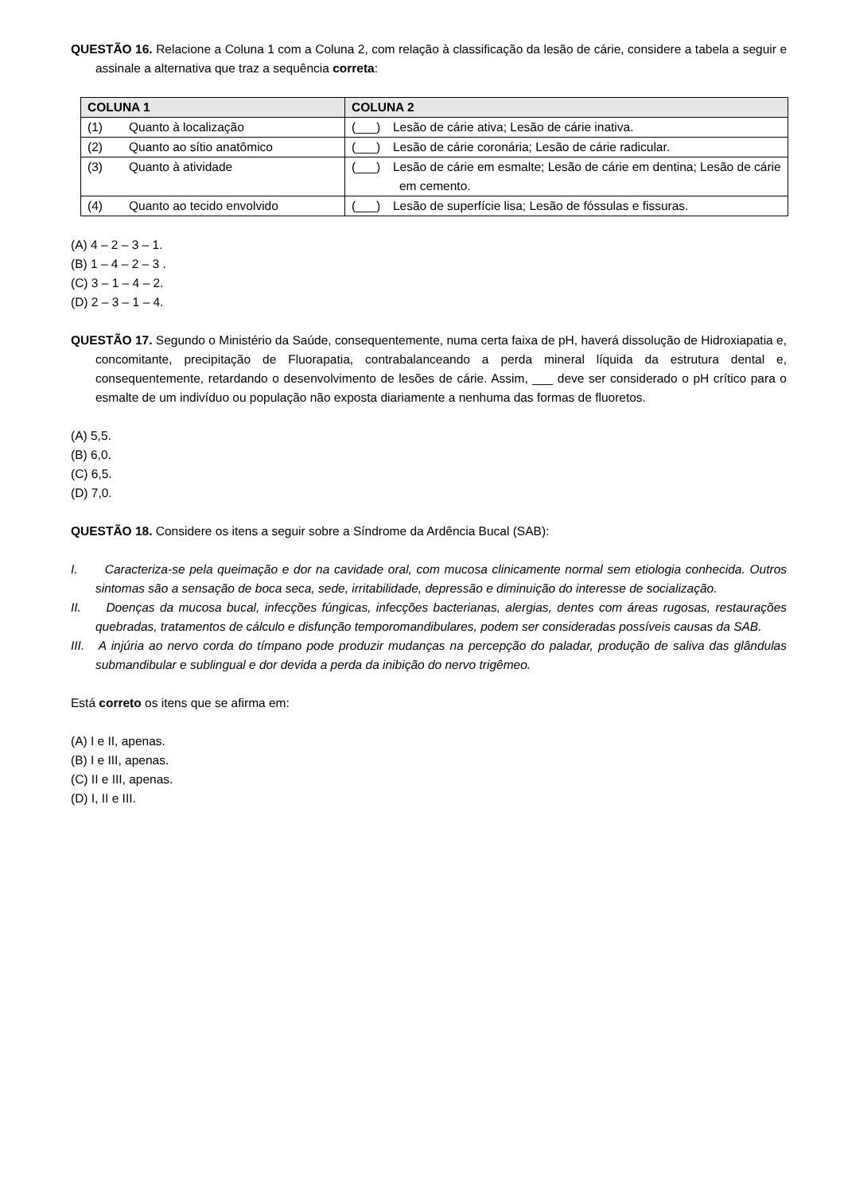QUESTÃO 16. Relacione a Coluna 1 com a Coluna 2, com relação à classificação da lesão de cárie, considere a tabela a seguir e assinale a alternativa que traz a sequência correta:
| COLUNA 1 | COLUNA 2 |
| --- | --- |
| (1) Quanto à localização | (___) Lesão de cárie ativa; Lesão de cárie inativa. |
| (2) Quanto ao sítio anatômico | (___) Lesão de cárie coronária; Lesão de cárie radicular. |
| (3) Quanto à atividade | (___) Lesão de cárie em esmalte; Lesão de cárie em dentina; Lesão de cárie em cemento. |
| (4) Quanto ao tecido envolvido | (___) Lesão de superfície lisa; Lesão de fóssulas e fissuras. |
(A) 4 – 2 – 3 – 1.
(B) 1 – 4 – 2 – 3 .
(C) 3 – 1 – 4 – 2.
(D) 2 – 3 – 1 – 4.
QUESTÃO 17. Segundo o Ministério da Saúde, consequentemente, numa certa faixa de pH, haverá dissolução de Hidroxiapatia e, concomitante, precipitação de Fluorapatia, contrabalanceando a perda mineral líquida da estrutura dental e, consequentemente, retardando o desenvolvimento de lesões de cárie. Assim, ___ deve ser considerado o pH crítico para o esmalte de um indivíduo ou população não exposta diariamente a nenhuma das formas de fluoretos.
(A) 5,5.
(B) 6,0.
(C) 6,5.
(D) 7,0.
QUESTÃO 18. Considere os itens a seguir sobre a Síndrome da Ardência Bucal (SAB):
I. Caracteriza-se pela queimação e dor na cavidade oral, com mucosa clinicamente normal sem etiologia conhecida. Outros sintomas são a sensação de boca seca, sede, irritabilidade, depressão e diminuição do interesse de socialização.
II. Doenças da mucosa bucal, infecções fúngicas, infecções bacterianas, alergias, dentes com áreas rugosas, restaurações quebradas, tratamentos de cálculo e disfunção temporomandibulares, podem ser consideradas possíveis causas da SAB.
III. A injúria ao nervo corda do tímpano pode produzir mudanças na percepção do paladar, produção de saliva das glândulas submandibular e sublingual e dor devida a perda da inibição do nervo trigêmeo.
Está correto os itens que se afirma em:
(A) I e II, apenas.
(B) I e III, apenas.
(C) II e III, apenas.
(D) I, II e III.